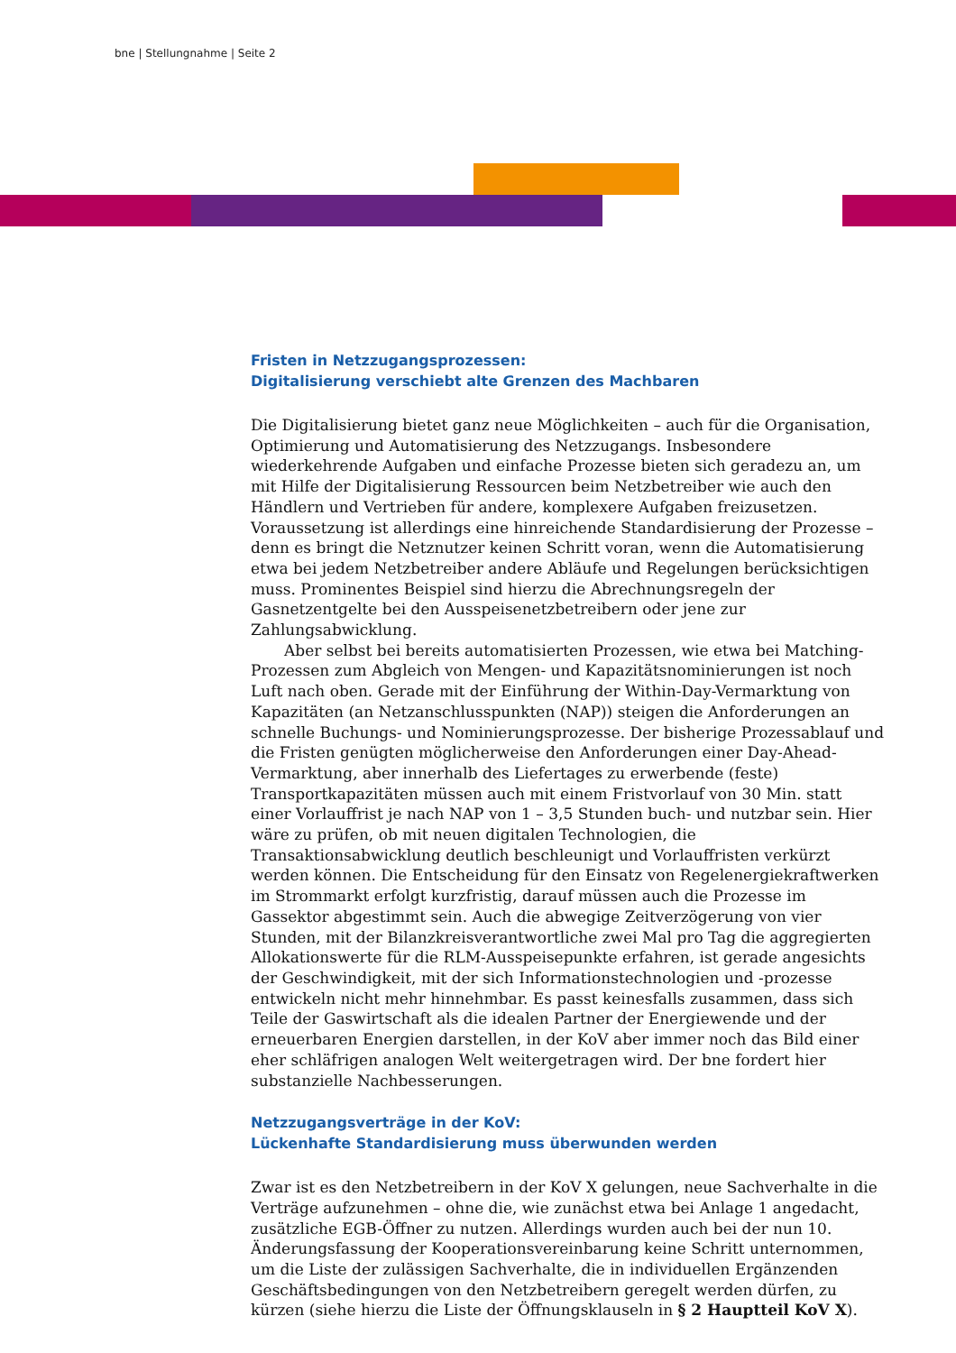bne | Stellungnahme | Seite 2
Fristen in Netzzugangsprozessen:
Digitalisierung verschiebt alte Grenzen des Machbaren
Die Digitalisierung bietet ganz neue Möglichkeiten – auch für die Organisation, Optimierung und Automatisierung des Netzzugangs. Insbesondere wiederkehrende Aufgaben und einfache Prozesse bieten sich geradezu an, um mit Hilfe der Digitalisierung Ressourcen beim Netzbetreiber wie auch den Händlern und Vertrieben für andere, komplexere Aufgaben freizusetzen. Voraussetzung ist allerdings eine hinreichende Standardisierung der Prozesse – denn es bringt die Netznutzer keinen Schritt voran, wenn die Automatisierung etwa bei jedem Netzbetreiber andere Abläufe und Regelungen berücksichtigen muss. Prominentes Beispiel sind hierzu die Abrechnungsregeln der Gasnetzentgelte bei den Ausspeisenetzbetreibern oder jene zur Zahlungsabwicklung.
Aber selbst bei bereits automatisierten Prozessen, wie etwa bei Matching-Prozessen zum Abgleich von Mengen- und Kapazitätsnominierungen ist noch Luft nach oben. Gerade mit der Einführung der Within-Day-Vermarktung von Kapazitäten (an Netzanschlusspunkten (NAP)) steigen die Anforderungen an schnelle Buchungs- und Nominierungsprozesse. Der bisherige Prozessablauf und die Fristen genügten möglicherweise den Anforderungen einer Day-Ahead-Vermarktung, aber innerhalb des Liefertages zu erwerbende (feste) Transportkapazitäten müssen auch mit einem Fristvorlauf von 30 Min. statt einer Vorlauffrist je nach NAP von 1 – 3,5 Stunden buch- und nutzbar sein. Hier wäre zu prüfen, ob mit neuen digitalen Technologien, die Transaktionsabwicklung deutlich beschleunigt und Vorlauffristen verkürzt werden können. Die Entscheidung für den Einsatz von Regelenergiekraftwerken im Strommarkt erfolgt kurzfristig, darauf müssen auch die Prozesse im Gassektor abgestimmt sein. Auch die abwegige Zeitverzögerung von vier Stunden, mit der Bilanzkreisverantwortliche zwei Mal pro Tag die aggregierten Allokationswerte für die RLM-Ausspeisepunkte erfahren, ist gerade angesichts der Geschwindigkeit, mit der sich Informationstechnologien und -prozesse entwickeln nicht mehr hinnehmbar. Es passt keinesfalls zusammen, dass sich Teile der Gaswirtschaft als die idealen Partner der Energiewende und der erneuerbaren Energien darstellen, in der KoV aber immer noch das Bild einer eher schläfrigen analogen Welt weitergetragen wird. Der bne fordert hier substanzielle Nachbesserungen.
Netzzugangsverträge in der KoV:
Lückenhafte Standardisierung muss überwunden werden
Zwar ist es den Netzbetreibern in der KoV X gelungen, neue Sachverhalte in die Verträge aufzunehmen – ohne die, wie zunächst etwa bei Anlage 1 angedacht, zusätzliche EGB-Öffner zu nutzen. Allerdings wurden auch bei der nun 10. Änderungsfassung der Kooperationsvereinbarung keine Schritt unternommen, um die Liste der zulässigen Sachverhalte, die in individuellen Ergänzenden Geschäftsbedingungen von den Netzbetreibern geregelt werden dürfen, zu kürzen (siehe hierzu die Liste der Öffnungsklauseln in § 2 Hauptteil KoV X).